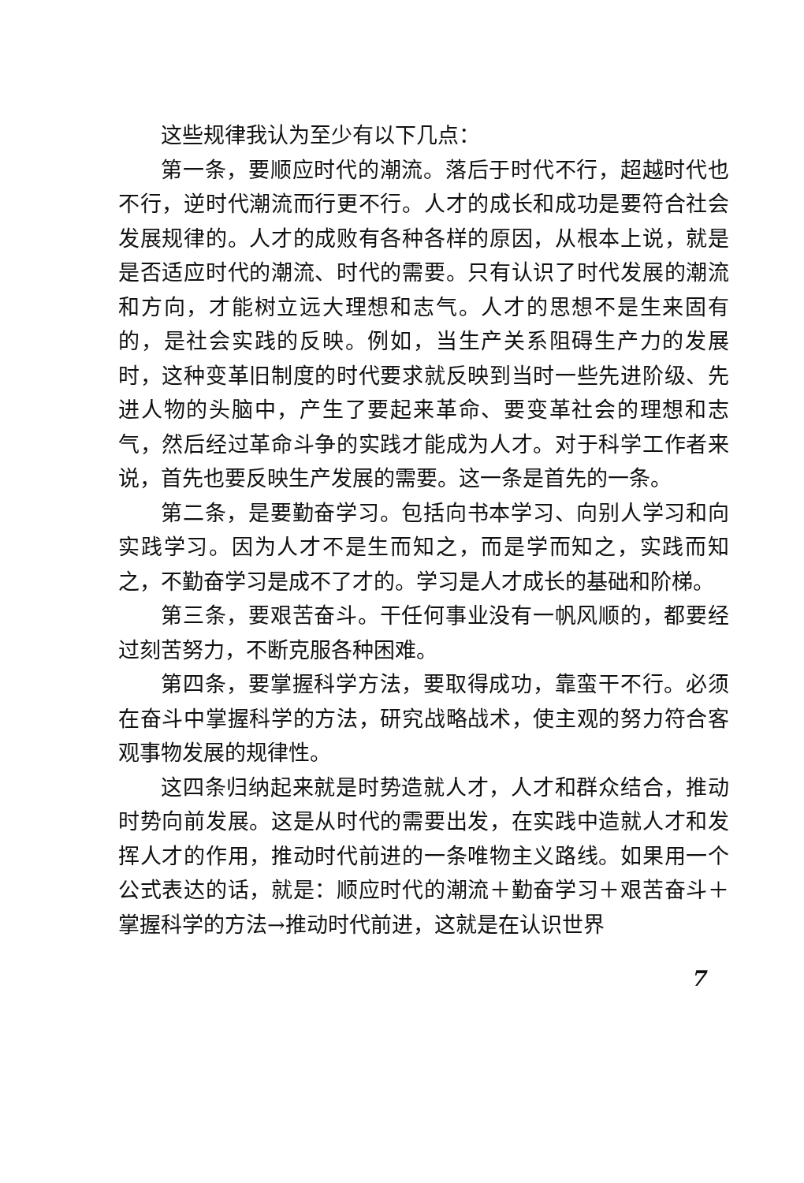这些规律我认为至少有以下几点：
第一条，要顺应时代的潮流。落后于时代不行，超越时代也不行，逆时代潮流而行更不行。人才的成长和成功是要符合社会发展规律的。人才的成败有各种各样的原因，从根本上说，就是是否适应时代的潮流、时代的需要。只有认识了时代发展的潮流和方向，才能树立远大理想和志气。人才的思想不是生来固有的，是社会实践的反映。例如，当生产关系阻碍生产力的发展时，这种变革旧制度的时代要求就反映到当时一些先进阶级、先进人物的头脑中，产生了要起来革命、要变革社会的理想和志气，然后经过革命斗争的实践才能成为人才。对于科学工作者来说，首先也要反映生产发展的需要。这一条是首先的一条。
第二条，是要勤奋学习。包括向书本学习、向别人学习和向实践学习。因为人才不是生而知之，而是学而知之，实践而知之，不勤奋学习是成不了才的。学习是人才成长的基础和阶梯。
第三条，要艰苦奋斗。干任何事业没有一帆风顺的，都要经过刻苦努力，不断克服各种困难。
第四条，要掌握科学方法，要取得成功，靠蛮干不行。必须在奋斗中掌握科学的方法，研究战略战术，使主观的努力符合客观事物发展的规律性。
这四条归纳起来就是时势造就人才，人才和群众结合，推动时势向前发展。这是从时代的需要出发，在实践中造就人才和发挥人才的作用，推动时代前进的一条唯物主义路线。如果用一个公式表达的话，就是：顺应时代的潮流＋勤奋学习＋艰苦奋斗＋掌握科学的方法→推动时代前进，这就是在认识世界
7